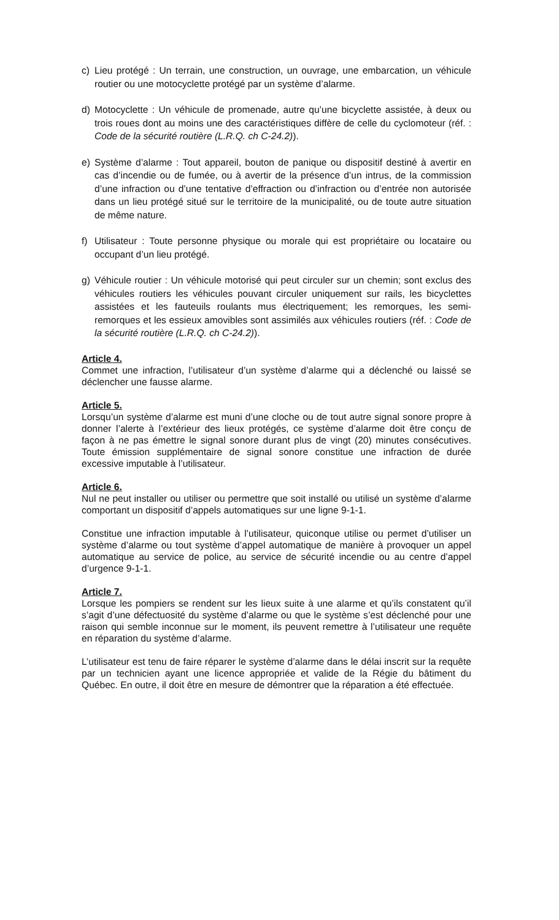c) Lieu protégé : Un terrain, une construction, un ouvrage, une embarcation, un véhicule routier ou une motocyclette protégé par un système d’alarme.
d) Motocyclette : Un véhicule de promenade, autre qu’une bicyclette assistée, à deux ou trois roues dont au moins une des caractéristiques diffère de celle du cyclomoteur (réf. : Code de la sécurité routière (L.R.Q. ch C-24.2)).
e) Système d’alarme : Tout appareil, bouton de panique ou dispositif destiné à avertir en cas d’incendie ou de fumée, ou à avertir de la présence d’un intrus, de la commission d’une infraction ou d’une tentative d’effraction ou d’infraction ou d’entrée non autorisée dans un lieu protégé situé sur le territoire de la municipalité, ou de toute autre situation de même nature.
f) Utilisateur : Toute personne physique ou morale qui est propriétaire ou locataire ou occupant d’un lieu protégé.
g) Véhicule routier : Un véhicule motorisé qui peut circuler sur un chemin; sont exclus des véhicules routiers les véhicules pouvant circuler uniquement sur rails, les bicyclettes assistées et les fauteuils roulants mus électriquement; les remorques, les semi-remorques et les essieux amovibles sont assimilés aux véhicules routiers (réf. : Code de la sécurité routière (L.R.Q. ch C-24.2)).
Article 4.
Commet une infraction, l’utilisateur d’un système d’alarme qui a déclenché ou laissé se déclencher une fausse alarme.
Article 5.
Lorsqu’un système d’alarme est muni d’une cloche ou de tout autre signal sonore propre à donner l’alerte à l’extérieur des lieux protégés, ce système d’alarme doit être conçu de façon à ne pas émettre le signal sonore durant plus de vingt (20) minutes consécutives. Toute émission supplémentaire de signal sonore constitue une infraction de durée excessive imputable à l’utilisateur.
Article 6.
Nul ne peut installer ou utiliser ou permettre que soit installé ou utilisé un système d’alarme comportant un dispositif d’appels automatiques sur une ligne 9-1-1.
Constitue une infraction imputable à l’utilisateur, quiconque utilise ou permet d’utiliser un système d’alarme ou tout système d’appel automatique de manière à provoquer un appel automatique au service de police, au service de sécurité incendie ou au centre d’appel d’urgence 9-1-1.
Article 7.
Lorsque les pompiers se rendent sur les lieux suite à une alarme et qu’ils constatent qu’il s’agit d’une défectuosité du système d’alarme ou que le système s’est déclenché pour une raison qui semble inconnue sur le moment, ils peuvent remettre à l’utilisateur une requête en réparation du système d’alarme.
L’utilisateur est tenu de faire réparer le système d’alarme dans le délai inscrit sur la requête par un technicien ayant une licence appropriée et valide de la Régie du bâtiment du Québec. En outre, il doit être en mesure de démontrer que la réparation a été effectuée.